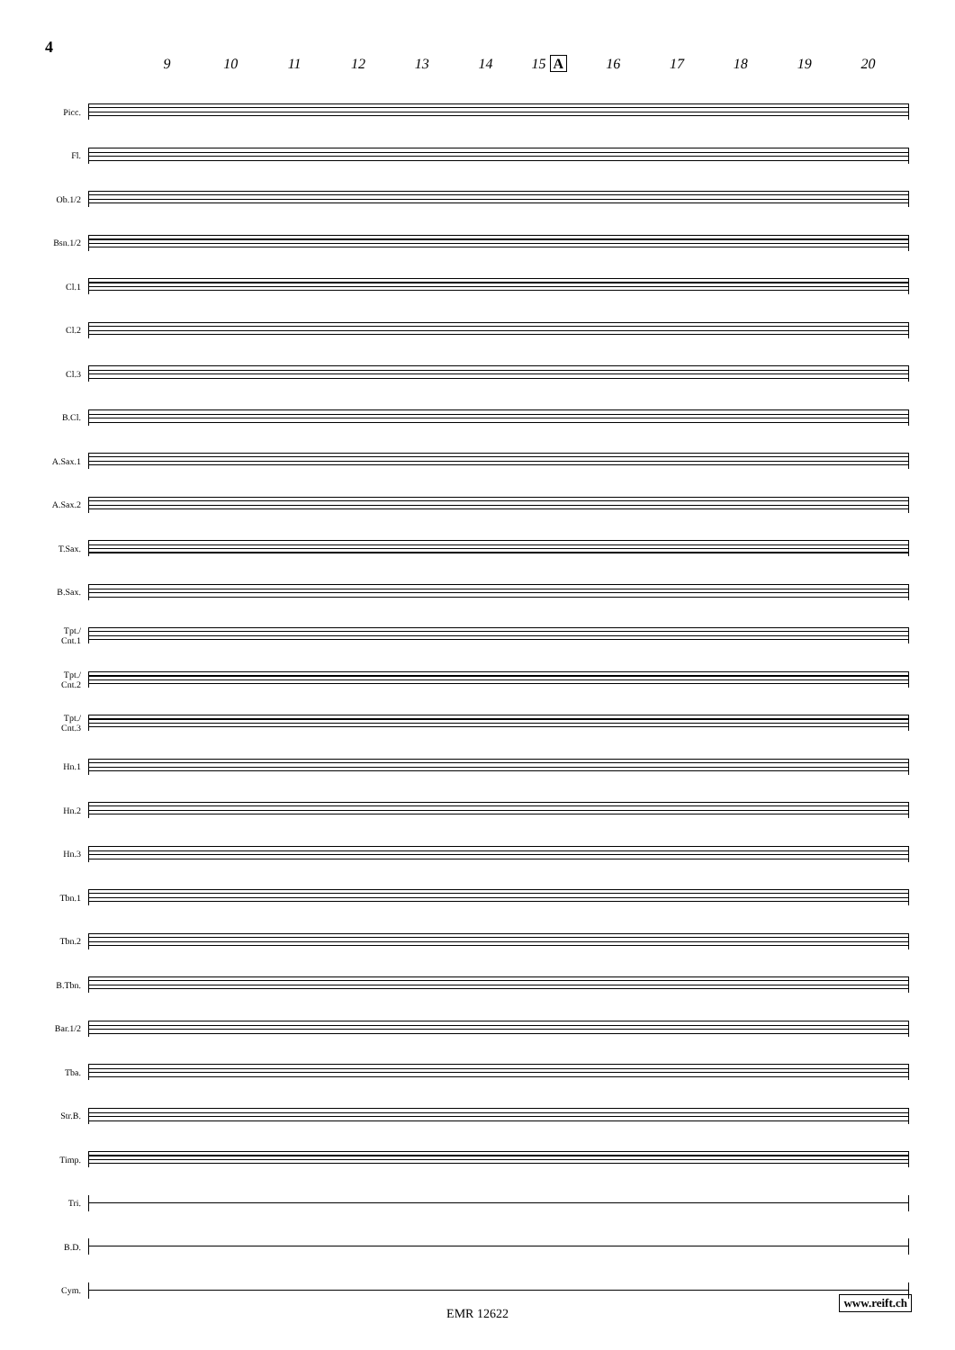4
9 10 11 12 13 14 15 A 16 17 18 19 20
Picc.
Fl.
Ob.1/2
Bsn.1/2
Cl.1
Cl.2
Cl.3
B.Cl.
A.Sax.1
A.Sax.2
T.Sax.
B.Sax.
Tpt./ Cnt.1
Tpt./ Cnt.2
Tpt./ Cnt.3
Hn.1
Hn.2
Hn.3
Tbn.1
Tbn.2
B.Tbn.
Bar.1/2
Tba.
Str.B.
Timp.
Tri.
B.D.
Cym.
www.reift.ch
EMR 12622